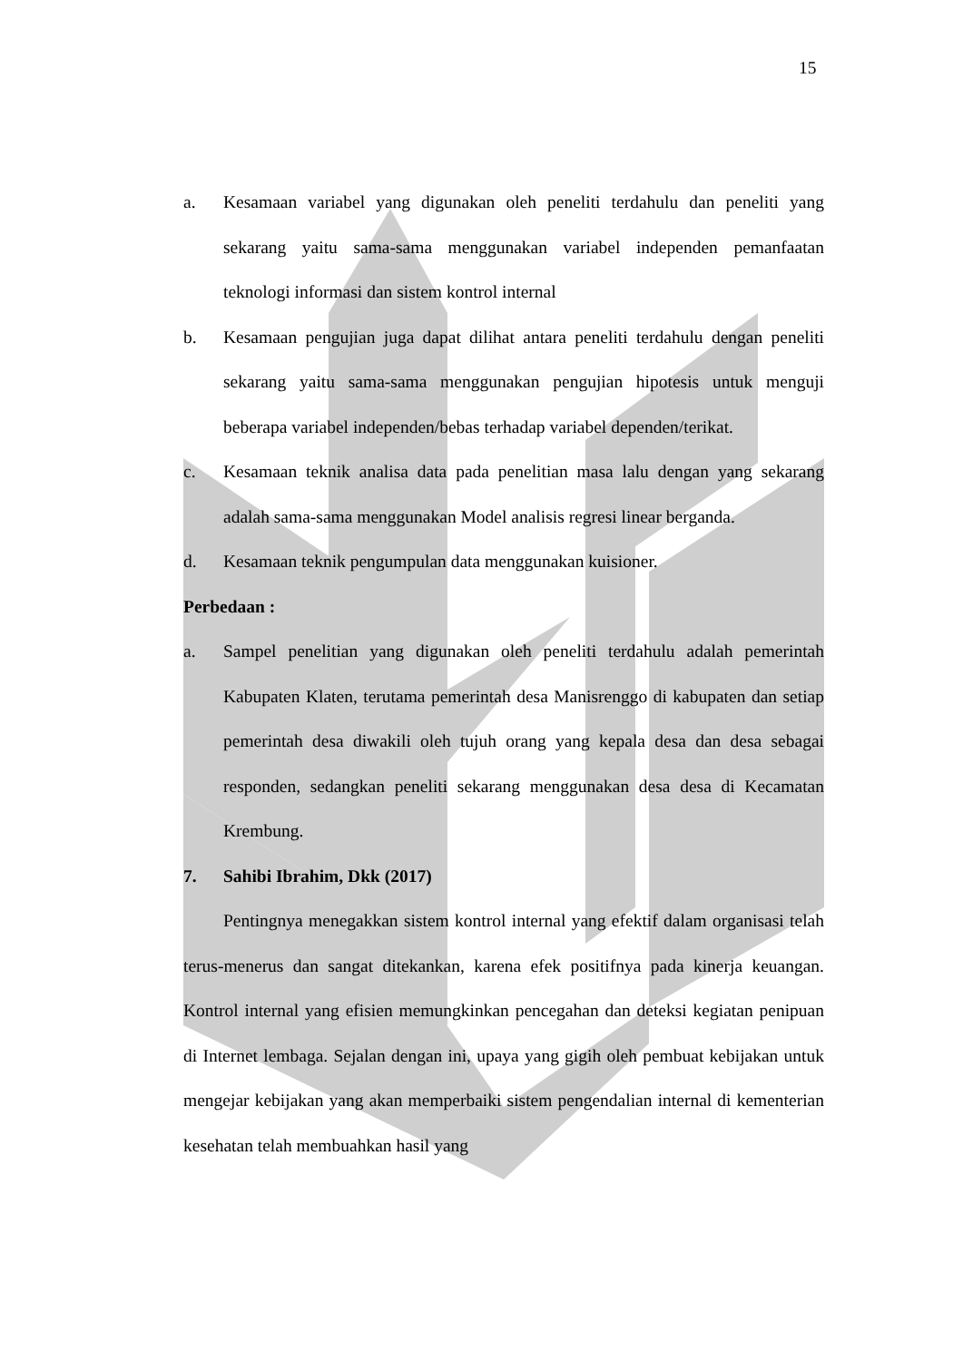15
a. Kesamaan variabel yang digunakan oleh peneliti terdahulu dan peneliti yang sekarang yaitu sama-sama menggunakan variabel independen pemanfaatan teknologi informasi dan sistem kontrol internal
b. Kesamaan pengujian juga dapat dilihat antara peneliti terdahulu dengan peneliti sekarang yaitu sama-sama menggunakan pengujian hipotesis untuk menguji beberapa variabel independen/bebas terhadap variabel dependen/terikat.
c. Kesamaan teknik analisa data pada penelitian masa lalu dengan yang sekarang adalah sama-sama menggunakan Model analisis regresi linear berganda.
d. Kesamaan teknik pengumpulan data menggunakan kuisioner.
Perbedaan :
a. Sampel penelitian yang digunakan oleh peneliti terdahulu adalah pemerintah Kabupaten Klaten, terutama pemerintah desa Manisrenggo di kabupaten dan setiap pemerintah desa diwakili oleh tujuh orang yang kepala desa dan desa sebagai responden, sedangkan peneliti sekarang menggunakan desa desa di Kecamatan Krembung.
7. Sahibi Ibrahim, Dkk (2017)
Pentingnya menegakkan sistem kontrol internal yang efektif dalam organisasi telah terus-menerus dan sangat ditekankan, karena efek positifnya pada kinerja keuangan. Kontrol internal yang efisien memungkinkan pencegahan dan deteksi kegiatan penipuan di Internet lembaga. Sejalan dengan ini, upaya yang gigih oleh pembuat kebijakan untuk mengejar kebijakan yang akan memperbaiki sistem pengendalian internal di kementerian kesehatan telah membuahkan hasil yang